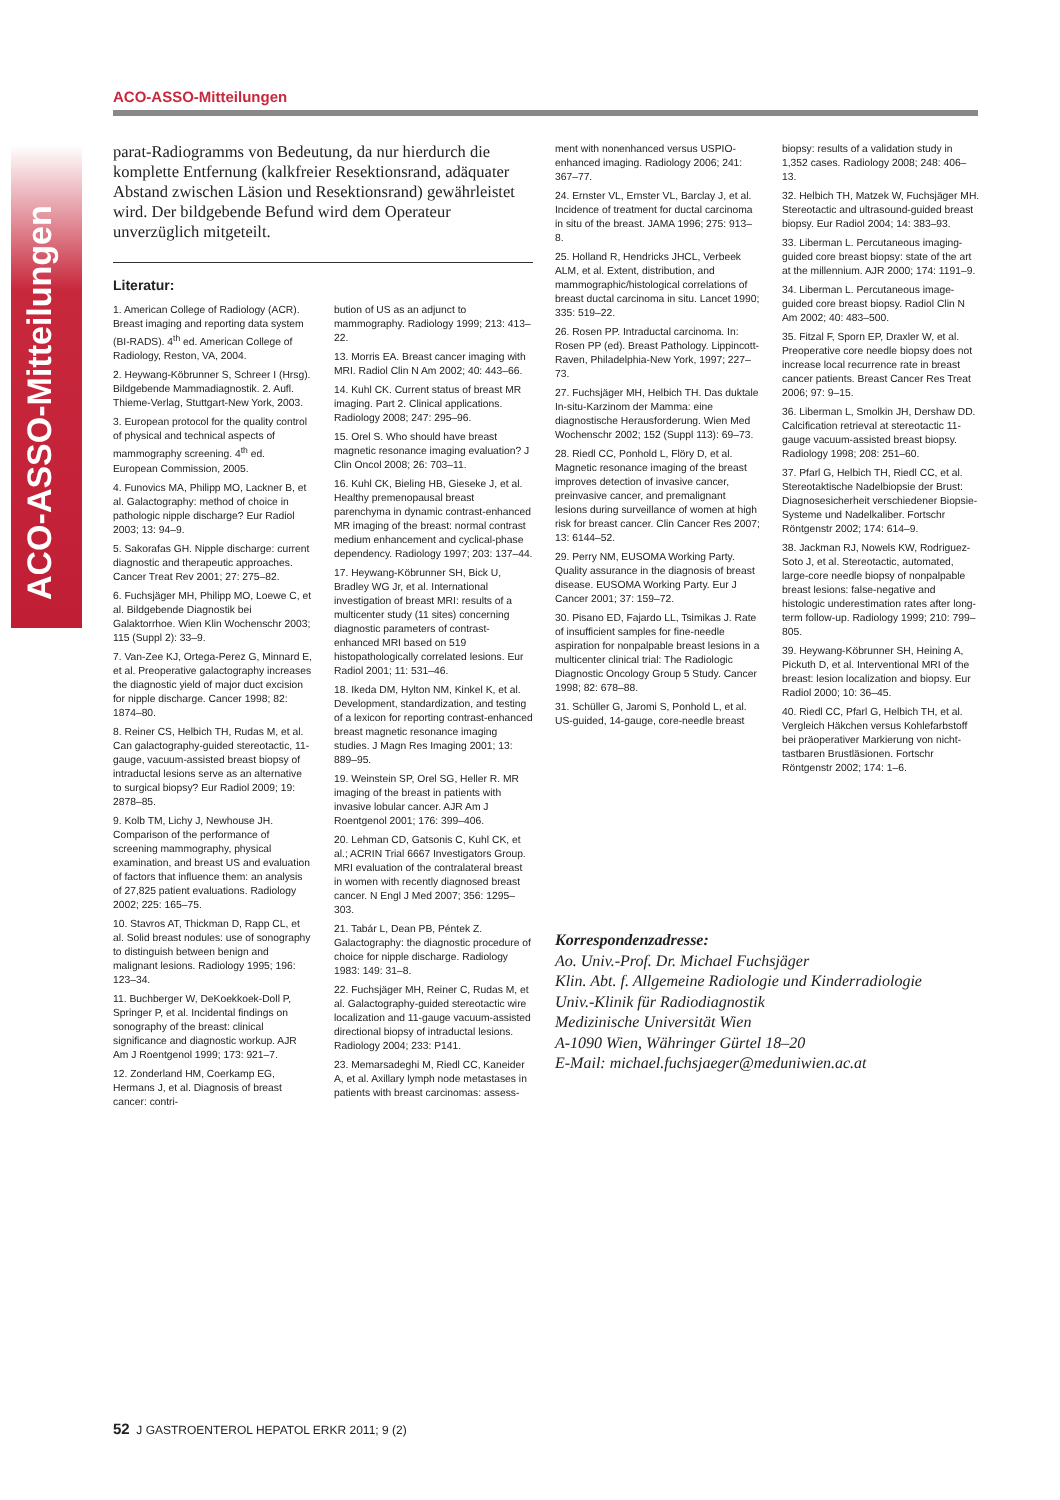ACO-ASSO-Mitteilungen
ACO-ASSO-Mitteilungen
parat-Radiogramms von Bedeutung, da nur hierdurch die komplette Entfernung (kalkfreier Resektionsrand, adäquater Abstand zwischen Läsion und Resektionsrand) gewährleistet wird. Der bildgebende Befund wird dem Operateur unverzüglich mitgeteilt.
Literatur:
1. American College of Radiology (ACR). Breast imaging and reporting data system (BI-RADS). 4<sup>th</sup> ed. American College of Radiology, Reston, VA, 2004.
2. Heywang-Köbrunner S, Schreer I (Hrsg). Bildgebende Mammadiagnostik. 2. Aufl. Thieme-Verlag, Stuttgart-New York, 2003.
3. European protocol for the quality control of physical and technical aspects of mammography screening. 4<sup>th</sup> ed. European Commission, 2005.
4. Funovics MA, Philipp MO, Lackner B, et al. Galactography: method of choice in pathologic nipple discharge? Eur Radiol 2003; 13: 94–9.
5. Sakorafas GH. Nipple discharge: current diagnostic and therapeutic approaches. Cancer Treat Rev 2001; 27: 275–82.
6. Fuchsjäger MH, Philipp MO, Loewe C, et al. Bildgebende Diagnostik bei Galaktorrhoe. Wien Klin Wochenschr 2003; 115 (Suppl 2): 33–9.
7. Van-Zee KJ, Ortega-Perez G, Minnard E, et al. Preoperative galactography increases the diagnostic yield of major duct excision for nipple discharge. Cancer 1998; 82: 1874–80.
8. Reiner CS, Helbich TH, Rudas M, et al. Can galactography-guided stereotactic, 11-gauge, vacuum-assisted breast biopsy of intraductal lesions serve as an alternative to surgical biopsy? Eur Radiol 2009; 19: 2878–85.
9. Kolb TM, Lichy J, Newhouse JH. Comparison of the performance of screening mammography, physical examination, and breast US and evaluation of factors that influence them: an analysis of 27,825 patient evaluations. Radiology 2002; 225: 165–75.
10. Stavros AT, Thickman D, Rapp CL, et al. Solid breast nodules: use of sonography to distinguish between benign and malignant lesions. Radiology 1995; 196: 123–34.
11. Buchberger W, DeKoekkoek-Doll P, Springer P, et al. Incidental findings on sonography of the breast: clinical significance and diagnostic workup. AJR Am J Roentgenol 1999; 173: 921–7.
12. Zonderland HM, Coerkamp EG, Hermans J, et al. Diagnosis of breast cancer: contri-
bution of US as an adjunct to mammography. Radiology 1999; 213: 413–22.
13. Morris EA. Breast cancer imaging with MRI. Radiol Clin N Am 2002; 40: 443–66.
14. Kuhl CK. Current status of breast MR imaging. Part 2. Clinical applications. Radiology 2008; 247: 295–96.
15. Orel S. Who should have breast magnetic resonance imaging evaluation? J Clin Oncol 2008; 26: 703–11.
16. Kuhl CK, Bieling HB, Gieseke J, et al. Healthy premenopausal breast parenchyma in dynamic contrast-enhanced MR imaging of the breast: normal contrast medium enhancement and cyclical-phase dependency. Radiology 1997; 203: 137–44.
17. Heywang-Köbrunner SH, Bick U, Bradley WG Jr, et al. International investigation of breast MRI: results of a multicenter study (11 sites) concerning diagnostic parameters of contrast-enhanced MRI based on 519 histopathologically correlated lesions. Eur Radiol 2001; 11: 531–46.
18. Ikeda DM, Hylton NM, Kinkel K, et al. Development, standardization, and testing of a lexicon for reporting contrast-enhanced breast magnetic resonance imaging studies. J Magn Res Imaging 2001; 13: 889–95.
19. Weinstein SP, Orel SG, Heller R. MR imaging of the breast in patients with invasive lobular cancer. AJR Am J Roentgenol 2001; 176: 399–406.
20. Lehman CD, Gatsonis C, Kuhl CK, et al.; ACRIN Trial 6667 Investigators Group. MRI evaluation of the contralateral breast in women with recently diagnosed breast cancer. N Engl J Med 2007; 356: 1295–303.
21. Tabár L, Dean PB, Péntek Z. Galactography: the diagnostic procedure of choice for nipple discharge. Radiology 1983: 149: 31–8.
22. Fuchsjäger MH, Reiner C, Rudas M, et al. Galactography-guided stereotactic wire localization and 11-gauge vacuum-assisted directional biopsy of intraductal lesions. Radiology 2004; 233: P141.
23. Memarsadeghi M, Riedl CC, Kaneider A, et al. Axillary lymph node metastases in patients with breast carcinomas: assess-
ment with nonenhanced versus USPIO-enhanced imaging. Radiology 2006; 241: 367–77.
24. Ernster VL, Ernster VL, Barclay J, et al. Incidence of treatment for ductal carcinoma in situ of the breast. JAMA 1996; 275: 913–8.
25. Holland R, Hendricks JHCL, Verbeek ALM, et al. Extent, distribution, and mammographic/histological correlations of breast ductal carcinoma in situ. Lancet 1990; 335: 519–22.
26. Rosen PP. Intraductal carcinoma. In: Rosen PP (ed). Breast Pathology. Lippincott-Raven, Philadelphia-New York, 1997; 227–73.
27. Fuchsjäger MH, Helbich TH. Das duktale In-situ-Karzinom der Mamma: eine diagnostische Herausforderung. Wien Med Wochenschr 2002; 152 (Suppl 113): 69–73.
28. Riedl CC, Ponhold L, Flöry D, et al. Magnetic resonance imaging of the breast improves detection of invasive cancer, preinvasive cancer, and premalignant lesions during surveillance of women at high risk for breast cancer. Clin Cancer Res 2007; 13: 6144–52.
29. Perry NM, EUSOMA Working Party. Quality assurance in the diagnosis of breast disease. EUSOMA Working Party. Eur J Cancer 2001; 37: 159–72.
30. Pisano ED, Fajardo LL, Tsimikas J. Rate of insufficient samples for fine-needle aspiration for nonpalpable breast lesions in a multicenter clinical trial: The Radiologic Diagnostic Oncology Group 5 Study. Cancer 1998; 82: 678–88.
31. Schüller G, Jaromi S, Ponhold L, et al. US-guided, 14-gauge, core-needle breast
biopsy: results of a validation study in 1,352 cases. Radiology 2008; 248: 406–13.
32. Helbich TH, Matzek W, Fuchsjäger MH. Stereotactic and ultrasound-guided breast biopsy. Eur Radiol 2004; 14: 383–93.
33. Liberman L. Percutaneous imaging-guided core breast biopsy: state of the art at the millennium. AJR 2000; 174: 1191–9.
34. Liberman L. Percutaneous image-guided core breast biopsy. Radiol Clin N Am 2002; 40: 483–500.
35. Fitzal F, Sporn EP, Draxler W, et al. Preoperative core needle biopsy does not increase local recurrence rate in breast cancer patients. Breast Cancer Res Treat 2006; 97: 9–15.
36. Liberman L, Smolkin JH, Dershaw DD. Calcification retrieval at stereotactic 11-gauge vacuum-assisted breast biopsy. Radiology 1998; 208: 251–60.
37. Pfarl G, Helbich TH, Riedl CC, et al. Stereotaktische Nadelbiopsie der Brust: Diagnosesicherheit verschiedener Biopsie-Systeme und Nadelkaliber. Fortschr Röntgenstr 2002; 174: 614–9.
38. Jackman RJ, Nowels KW, Rodriguez-Soto J, et al. Stereotactic, automated, large-core needle biopsy of nonpalpable breast lesions: false-negative and histologic underestimation rates after long-term follow-up. Radiology 1999; 210: 799–805.
39. Heywang-Köbrunner SH, Heining A, Pickuth D, et al. Interventional MRI of the breast: lesion localization and biopsy. Eur Radiol 2000; 10: 36–45.
40. Riedl CC, Pfarl G, Helbich TH, et al. Vergleich Häkchen versus Kohlefarbstoff bei präoperativer Markierung von nicht-tastbaren Brustläsionen. Fortschr Röntgenstr 2002; 174: 1–6.
Korrespondenzadresse:
Ao. Univ.-Prof. Dr. Michael Fuchsjäger
Klin. Abt. f. Allgemeine Radiologie und Kinderradiologie
Univ.-Klinik für Radiodiagnostik
Medizinische Universität Wien
A-1090 Wien, Währinger Gürtel 18–20
E-Mail: michael.fuchsjaeger@meduniwien.ac.at
52 J GASTROENTEROL HEPATOL ERKR 2011; 9 (2)